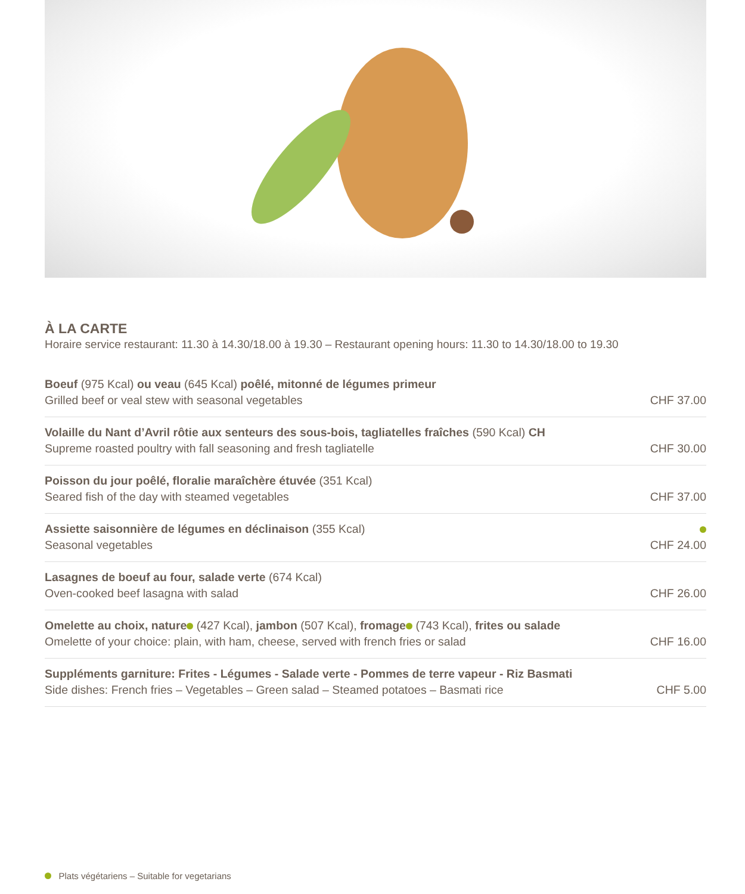À LA CARTE
Horaire service restaurant: 11.30 à 14.30/18.00 à 19.30 – Restaurant opening hours: 11.30 to 14.30/18.00 to 19.30
Boeuf (975 Kcal) ou veau (645 Kcal) poêlé, mitonné de légumes primeur
Grilled beef or veal stew with seasonal vegetables
CHF 37.00
Volaille du Nant d’Avril rôtie aux senteurs des sous-bois, tagliatelles fraîches (590 Kcal) CH
Supreme roasted poultry with fall seasoning and fresh tagliatelle
CHF 30.00
Poisson du jour poêlé, floralie maraîchère étuvée (351 Kcal)
Seared fish of the day with steamed vegetables
CHF 37.00
Assiette saisonnière de légumes en déclinaison (355 Kcal)
Seasonal vegetables
CHF 24.00
Lasagnes de boeuf au four, salade verte (674 Kcal)
Oven-cooked beef lasagna with salad
CHF 26.00
Omelette au choix, nature (427 Kcal), jambon (507 Kcal), fromage (743 Kcal), frites ou salade
Omelette of your choice: plain, with ham, cheese, served with french fries or salad
CHF 16.00
Suppléments garniture: Frites - Légumes - Salade verte - Pommes de terre vapeur - Riz Basmati
Side dishes: French fries – Vegetables – Green salad – Steamed potatoes – Basmati rice
CHF 5.00
Plats végétariens – Suitable for vegetarians